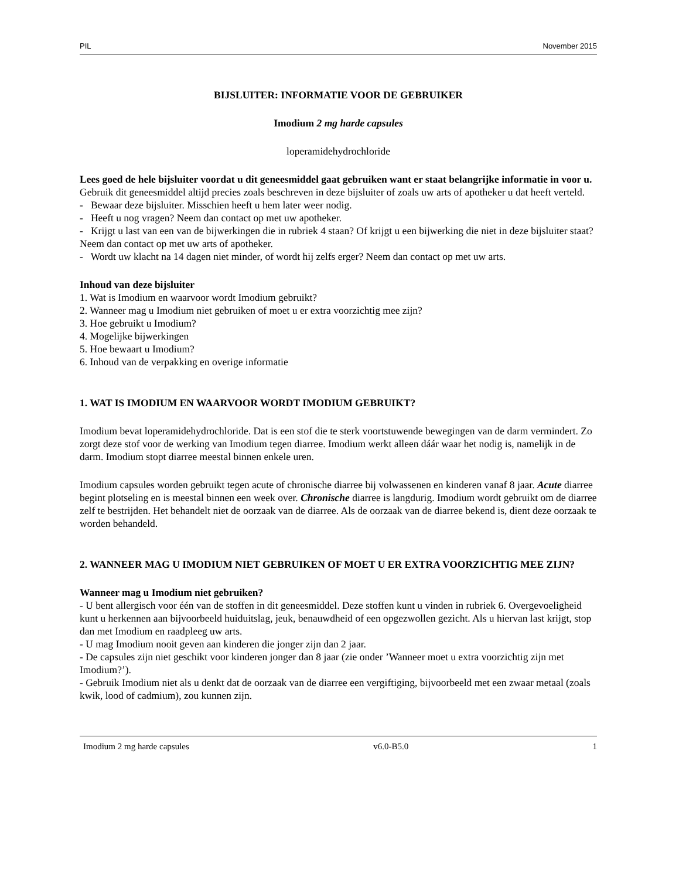PIL November 2015
BIJSLUITER: INFORMATIE VOOR DE GEBRUIKER
Imodium 2 mg harde capsules
loperamidehydrochloride
Lees goed de hele bijsluiter voordat u dit geneesmiddel gaat gebruiken want er staat belangrijke informatie in voor u.
Gebruik dit geneesmiddel altijd precies zoals beschreven in deze bijsluiter of zoals uw arts of apotheker u dat heeft verteld.
- Bewaar deze bijsluiter. Misschien heeft u hem later weer nodig.
- Heeft u nog vragen? Neem dan contact op met uw apotheker.
- Krijgt u last van een van de bijwerkingen die in rubriek 4 staan? Of krijgt u een bijwerking die niet in deze bijsluiter staat? Neem dan contact op met uw arts of apotheker.
- Wordt uw klacht na 14 dagen niet minder, of wordt hij zelfs erger? Neem dan contact op met uw arts.
Inhoud van deze bijsluiter
1. Wat is Imodium en waarvoor wordt Imodium gebruikt?
2. Wanneer mag u Imodium niet gebruiken of moet u er extra voorzichtig mee zijn?
3. Hoe gebruikt u Imodium?
4. Mogelijke bijwerkingen
5. Hoe bewaart u Imodium?
6. Inhoud van de verpakking en overige informatie
1. WAT IS IMODIUM EN WAARVOOR WORDT IMODIUM GEBRUIKT?
Imodium bevat loperamidehydrochloride. Dat is een stof die te sterk voortstuwende bewegingen van de darm vermindert. Zo zorgt deze stof voor de werking van Imodium tegen diarree. Imodium werkt alleen dáár waar het nodig is, namelijk in de darm. Imodium stopt diarree meestal binnen enkele uren.
Imodium capsules worden gebruikt tegen acute of chronische diarree bij volwassenen en kinderen vanaf 8 jaar. Acute diarree begint plotseling en is meestal binnen een week over. Chronische diarree is langdurig. Imodium wordt gebruikt om de diarree zelf te bestrijden. Het behandelt niet de oorzaak van de diarree. Als de oorzaak van de diarree bekend is, dient deze oorzaak te worden behandeld.
2. WANNEER MAG U IMODIUM NIET GEBRUIKEN OF MOET U ER EXTRA VOORZICHTIG MEE ZIJN?
Wanneer mag u Imodium niet gebruiken?
- U bent allergisch voor één van de stoffen in dit geneesmiddel. Deze stoffen kunt u vinden in rubriek 6. Overgevoeligheid kunt u herkennen aan bijvoorbeeld huiduitslag, jeuk, benauwdheid of een opgezwollen gezicht. Als u hiervan last krijgt, stop dan met Imodium en raadpleeg uw arts.
- U mag Imodium nooit geven aan kinderen die jonger zijn dan 2 jaar.
- De capsules zijn niet geschikt voor kinderen jonger dan 8 jaar (zie onder ’Wanneer moet u extra voorzichtig zijn met Imodium?’).
- Gebruik Imodium niet als u denkt dat de oorzaak van de diarree een vergiftiging, bijvoorbeeld met een zwaar metaal (zoals kwik, lood of cadmium), zou kunnen zijn.
Imodium 2 mg harde capsules v6.0-B5.0 1